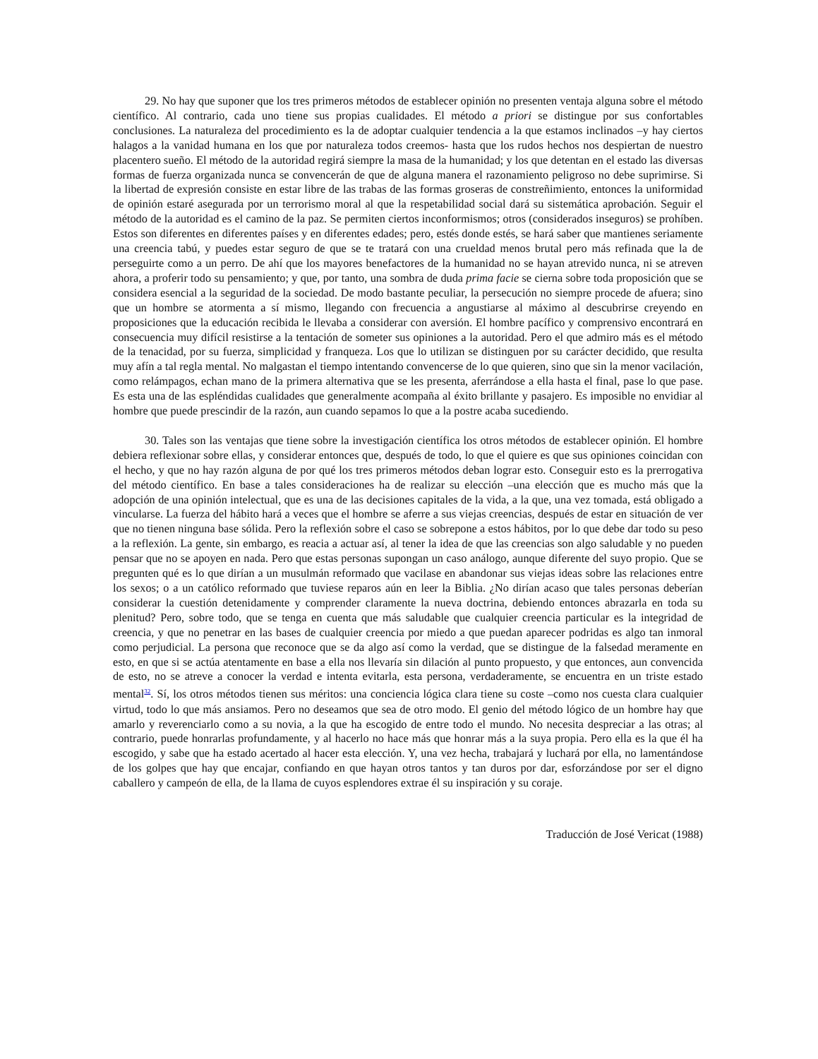29. No hay que suponer que los tres primeros métodos de establecer opinión no presenten ventaja alguna sobre el método científico. Al contrario, cada uno tiene sus propias cualidades. El método a priori se distingue por sus confortables conclusiones. La naturaleza del procedimiento es la de adoptar cualquier tendencia a la que estamos inclinados –y hay ciertos halagos a la vanidad humana en los que por naturaleza todos creemos- hasta que los rudos hechos nos despiertan de nuestro placentero sueño. El método de la autoridad regirá siempre la masa de la humanidad; y los que detentan en el estado las diversas formas de fuerza organizada nunca se convencerán de que de alguna manera el razonamiento peligroso no debe suprimirse. Si la libertad de expresión consiste en estar libre de las trabas de las formas groseras de constreñimiento, entonces la uniformidad de opinión estaré asegurada por un terrorismo moral al que la respetabilidad social dará su sistemática aprobación. Seguir el método de la autoridad es el camino de la paz. Se permiten ciertos inconformismos; otros (considerados inseguros) se prohíben. Estos son diferentes en diferentes países y en diferentes edades; pero, estés donde estés, se hará saber que mantienes seriamente una creencia tabú, y puedes estar seguro de que se te tratará con una crueldad menos brutal pero más refinada que la de perseguirte como a un perro. De ahí que los mayores benefactores de la humanidad no se hayan atrevido nunca, ni se atreven ahora, a proferir todo su pensamiento; y que, por tanto, una sombra de duda prima facie se cierna sobre toda proposición que se considera esencial a la seguridad de la sociedad. De modo bastante peculiar, la persecución no siempre procede de afuera; sino que un hombre se atormenta a sí mismo, llegando con frecuencia a angustiarse al máximo al descubrirse creyendo en proposiciones que la educación recibida le llevaba a considerar con aversión. El hombre pacífico y comprensivo encontrará en consecuencia muy difícil resistirse a la tentación de someter sus opiniones a la autoridad. Pero el que admiro más es el método de la tenacidad, por su fuerza, simplicidad y franqueza. Los que lo utilizan se distinguen por su carácter decidido, que resulta muy afín a tal regla mental. No malgastan el tiempo intentando convencerse de lo que quieren, sino que sin la menor vacilación, como relámpagos, echan mano de la primera alternativa que se les presenta, aferrándose a ella hasta el final, pase lo que pase. Es esta una de las espléndidas cualidades que generalmente acompaña al éxito brillante y pasajero. Es imposible no envidiar al hombre que puede prescindir de la razón, aun cuando sepamos lo que a la postre acaba sucediendo.
30. Tales son las ventajas que tiene sobre la investigación científica los otros métodos de establecer opinión. El hombre debiera reflexionar sobre ellas, y considerar entonces que, después de todo, lo que el quiere es que sus opiniones coincidan con el hecho, y que no hay razón alguna de por qué los tres primeros métodos deban lograr esto. Conseguir esto es la prerrogativa del método científico. En base a tales consideraciones ha de realizar su elección –una elección que es mucho más que la adopción de una opinión intelectual, que es una de las decisiones capitales de la vida, a la que, una vez tomada, está obligado a vincularse. La fuerza del hábito hará a veces que el hombre se aferre a sus viejas creencias, después de estar en situación de ver que no tienen ninguna base sólida. Pero la reflexión sobre el caso se sobrepone a estos hábitos, por lo que debe dar todo su peso a la reflexión. La gente, sin embargo, es reacia a actuar así, al tener la idea de que las creencias son algo saludable y no pueden pensar que no se apoyen en nada. Pero que estas personas supongan un caso análogo, aunque diferente del suyo propio. Que se pregunten qué es lo que dirían a un musulmán reformado que vacilase en abandonar sus viejas ideas sobre las relaciones entre los sexos; o a un católico reformado que tuviese reparos aún en leer la Biblia. ¿No dirían acaso que tales personas deberían considerar la cuestión detenidamente y comprender claramente la nueva doctrina, debiendo entonces abrazarla en toda su plenitud? Pero, sobre todo, que se tenga en cuenta que más saludable que cualquier creencia particular es la integridad de creencia, y que no penetrar en las bases de cualquier creencia por miedo a que puedan aparecer podridas es algo tan inmoral como perjudicial. La persona que reconoce que se da algo así como la verdad, que se distingue de la falsedad meramente en esto, en que si se actúa atentamente en base a ella nos llevaría sin dilación al punto propuesto, y que entonces, aun convencida de esto, no se atreve a conocer la verdad e intenta evitarla, esta persona, verdaderamente, se encuentra en un triste estado mental<sup>32</sup>. Sí, los otros métodos tienen sus méritos: una conciencia lógica clara tiene su coste –como nos cuesta clara cualquier virtud, todo lo que más ansiamos. Pero no deseamos que sea de otro modo. El genio del método lógico de un hombre hay que amarlo y reverenciarlo como a su novia, a la que ha escogido de entre todo el mundo. No necesita despreciar a las otras; al contrario, puede honrarlas profundamente, y al hacerlo no hace más que honrar más a la suya propia. Pero ella es la que él ha escogido, y sabe que ha estado acertado al hacer esta elección. Y, una vez hecha, trabajará y luchará por ella, no lamentándose de los golpes que hay que encajar, confiando en que hayan otros tantos y tan duros por dar, esforzándose por ser el digno caballero y campeón de ella, de la llama de cuyos esplendores extrae él su inspiración y su coraje.
Traducción de José Vericat (1988)